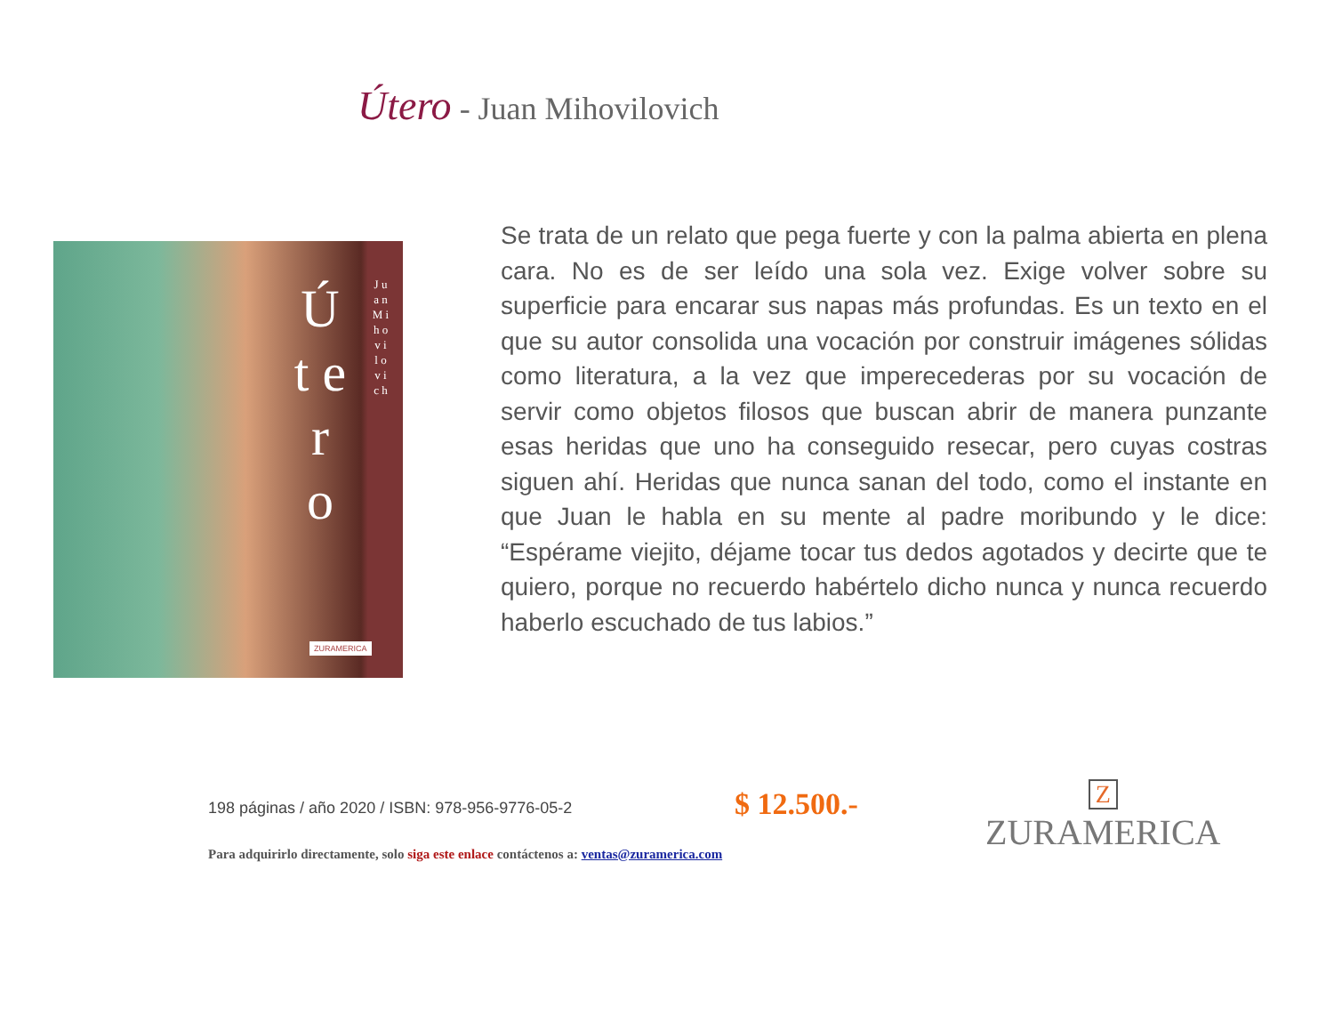Útero - Juan Mihovilovich
Ú t e r o
J u a n M i h o v i l o v i c h
ZURAMERICA
Se trata de un relato que pega fuerte y con la palma abierta en plena cara. No es de ser leído una sola vez. Exige volver sobre su superficie para encarar sus napas más profundas. Es un texto en el que su autor consolida una vocación por construir imágenes sólidas como literatura, a la vez que imperecederas por su vocación de servir como objetos filosos que buscan abrir de manera punzante esas heridas que uno ha conseguido resecar, pero cuyas costras siguen ahí. Heridas que nunca sanan del todo, como el instante en que Juan le habla en su mente al padre moribundo y le dice: “Espérame viejito, déjame tocar tus dedos agotados y decirte que te quiero, porque no recuerdo habértelo dicho nunca y nunca recuerdo haberlo escuchado de tus labios.”
198 páginas / año 2020 / ISBN: 978-956-9776-05-2
$ 12.500.-
Z
ZURAMERICA
Para adquirirlo directamente, solo siga este enlace contáctenos a: ventas@zuramerica.com